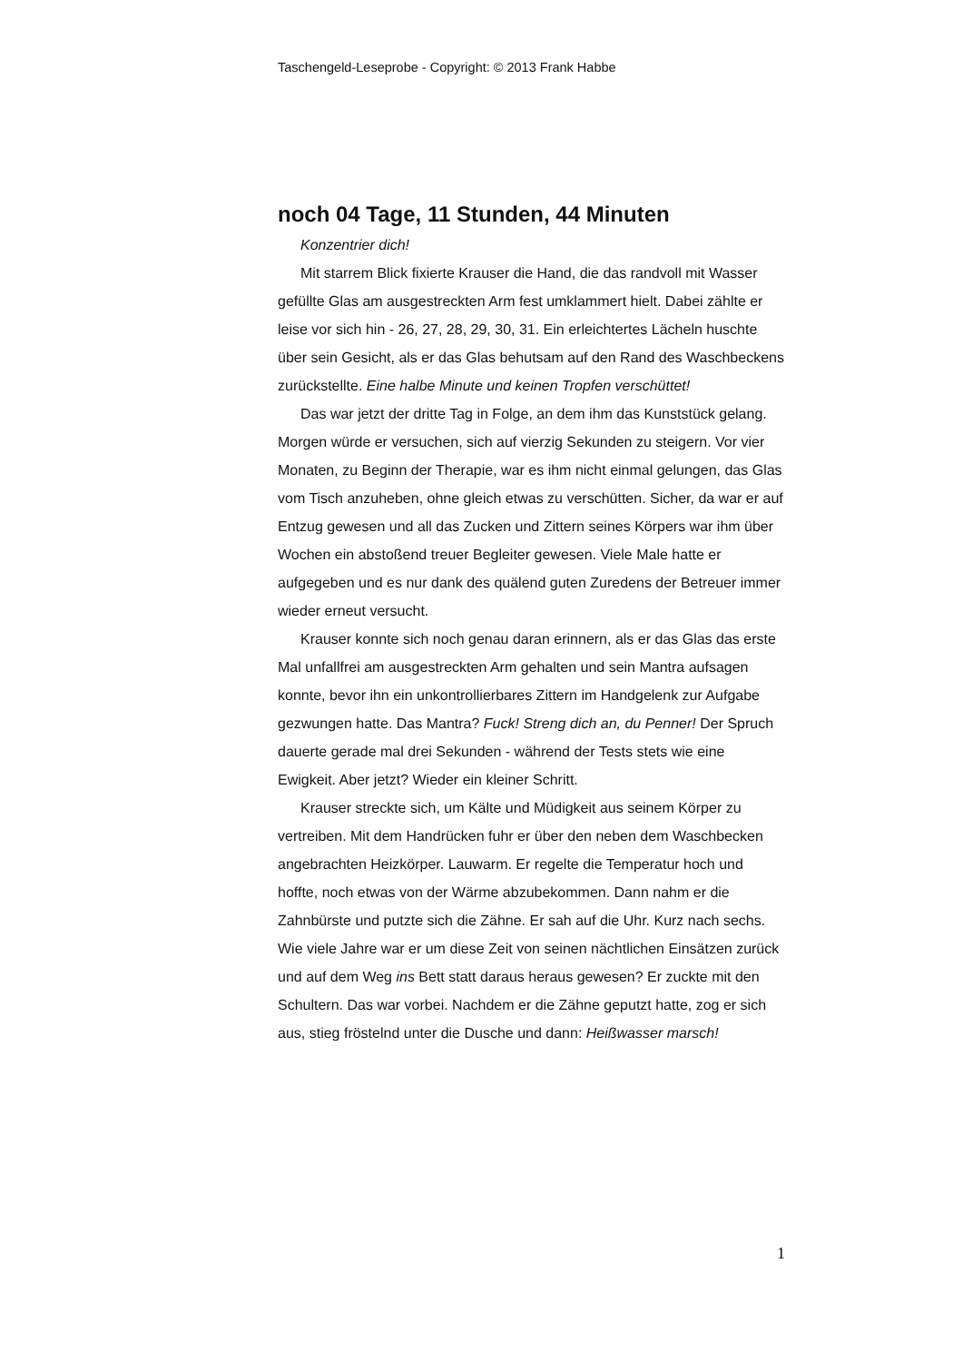Taschengeld-Leseprobe - Copyright: © 2013 Frank Habbe
noch 04 Tage, 11 Stunden, 44 Minuten
Konzentrier dich!
Mit starrem Blick fixierte Krauser die Hand, die das randvoll mit Wasser gefüllte Glas am ausgestreckten Arm fest umklammert hielt. Dabei zählte er leise vor sich hin - 26, 27, 28, 29, 30, 31. Ein erleichtertes Lächeln huschte über sein Gesicht, als er das Glas behutsam auf den Rand des Waschbeckens zurückstellte. Eine halbe Minute und keinen Tropfen verschüttet!
Das war jetzt der dritte Tag in Folge, an dem ihm das Kunststück gelang. Morgen würde er versuchen, sich auf vierzig Sekunden zu steigern. Vor vier Monaten, zu Beginn der Therapie, war es ihm nicht einmal gelungen, das Glas vom Tisch anzuheben, ohne gleich etwas zu verschütten. Sicher, da war er auf Entzug gewesen und all das Zucken und Zittern seines Körpers war ihm über Wochen ein abstoßend treuer Begleiter gewesen. Viele Male hatte er aufgegeben und es nur dank des quälend guten Zuredens der Betreuer immer wieder erneut versucht.
Krauser konnte sich noch genau daran erinnern, als er das Glas das erste Mal unfallfrei am ausgestreckten Arm gehalten und sein Mantra aufsagen konnte, bevor ihn ein unkontrollierbares Zittern im Handgelenk zur Aufgabe gezwungen hatte. Das Mantra? Fuck! Streng dich an, du Penner! Der Spruch dauerte gerade mal drei Sekunden - während der Tests stets wie eine Ewigkeit. Aber jetzt? Wieder ein kleiner Schritt.
Krauser streckte sich, um Kälte und Müdigkeit aus seinem Körper zu vertreiben. Mit dem Handrücken fuhr er über den neben dem Waschbecken angebrachten Heizkörper. Lauwarm. Er regelte die Temperatur hoch und hoffte, noch etwas von der Wärme abzubekommen. Dann nahm er die Zahnbürste und putzte sich die Zähne. Er sah auf die Uhr. Kurz nach sechs. Wie viele Jahre war er um diese Zeit von seinen nächtlichen Einsätzen zurück und auf dem Weg ins Bett statt daraus heraus gewesen? Er zuckte mit den Schultern. Das war vorbei. Nachdem er die Zähne geputzt hatte, zog er sich aus, stieg fröstelnd unter die Dusche und dann: Heißwasser marsch!
1